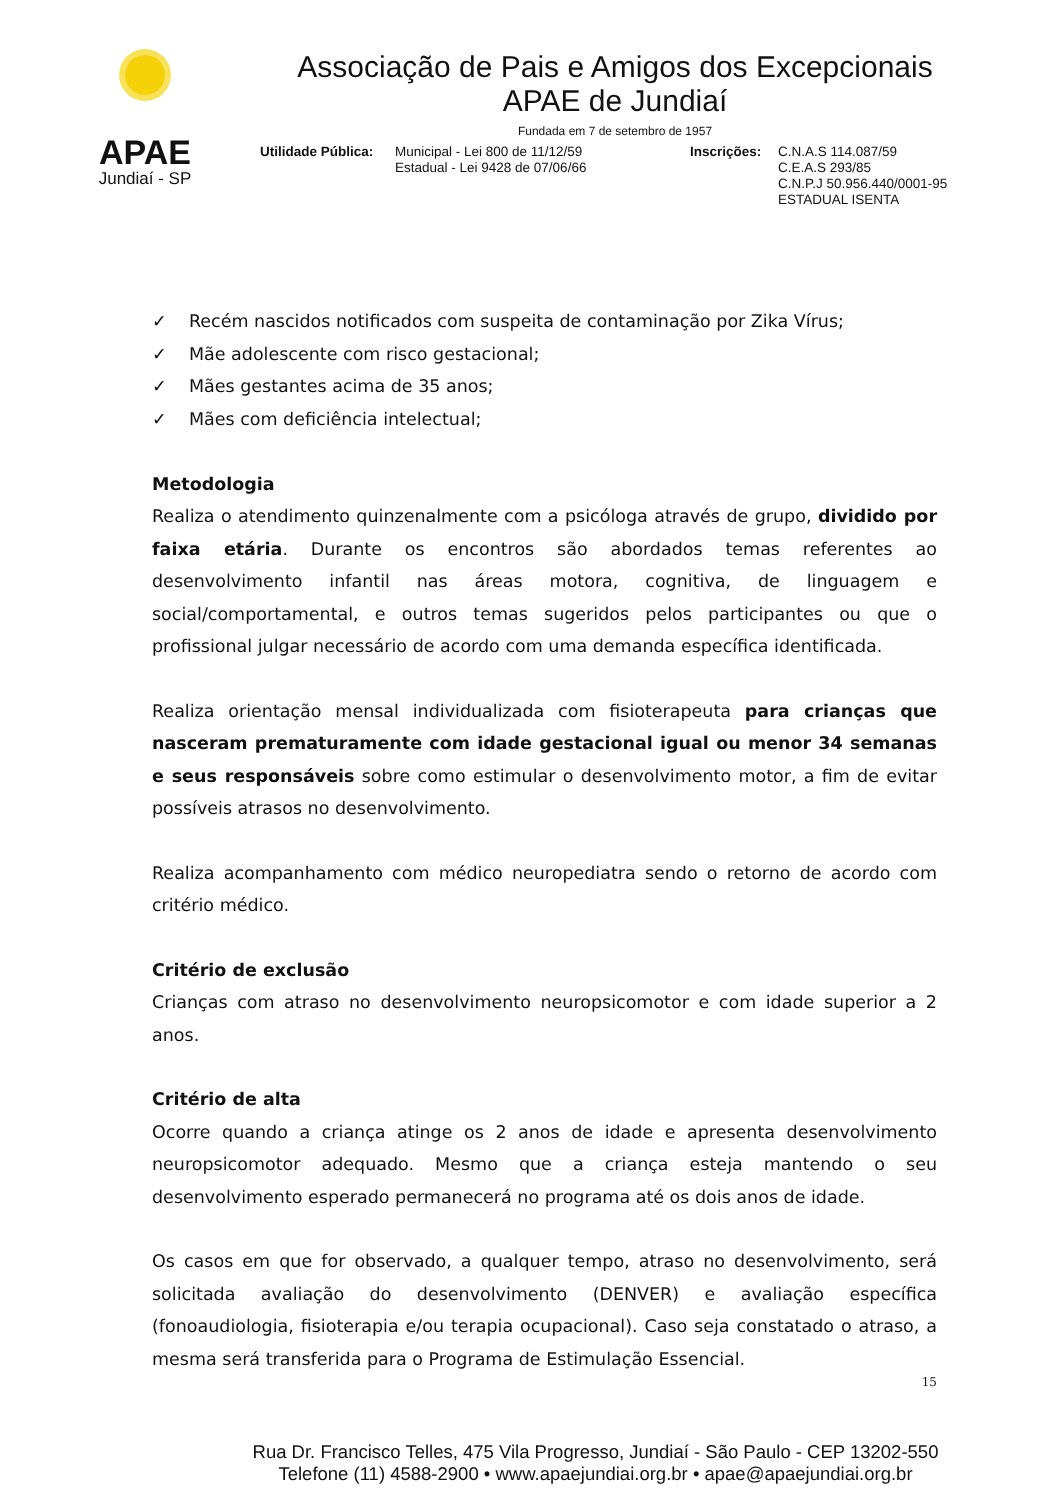APAE
Jundiaí - SP
Associação de Pais e Amigos dos Excepcionais
APAE de Jundiaí
Fundada em 7 de setembro de 1957
Utilidade Pública:
Municipal - Lei 800 de 11/12/59
Estadual - Lei 9428 de 07/06/66
Inscrições:
C.N.A.S 114.087/59
C.E.A.S 293/85
C.N.P.J 50.956.440/0001-95
ESTADUAL ISENTA
✓ Recém nascidos notificados com suspeita de contaminação por Zika Vírus;
✓ Mãe adolescente com risco gestacional;
✓ Mães gestantes acima de 35 anos;
✓ Mães com deficiência intelectual;
Metodologia
Realiza o atendimento quinzenalmente com a psicóloga através de grupo, dividido por faixa etária. Durante os encontros são abordados temas referentes ao desenvolvimento infantil nas áreas motora, cognitiva, de linguagem e social/comportamental, e outros temas sugeridos pelos participantes ou que o profissional julgar necessário de acordo com uma demanda específica identificada.
Realiza orientação mensal individualizada com fisioterapeuta para crianças que nasceram prematuramente com idade gestacional igual ou menor 34 semanas e seus responsáveis sobre como estimular o desenvolvimento motor, a fim de evitar possíveis atrasos no desenvolvimento.
Realiza acompanhamento com médico neuropediatra sendo o retorno de acordo com critério médico.
Critério de exclusão
Crianças com atraso no desenvolvimento neuropsicomotor e com idade superior a 2 anos.
Critério de alta
Ocorre quando a criança atinge os 2 anos de idade e apresenta desenvolvimento neuropsicomotor adequado. Mesmo que a criança esteja mantendo o seu desenvolvimento esperado permanecerá no programa até os dois anos de idade.
Os casos em que for observado, a qualquer tempo, atraso no desenvolvimento, será solicitada avaliação do desenvolvimento (DENVER) e avaliação específica (fonoaudiologia, fisioterapia e/ou terapia ocupacional). Caso seja constatado o atraso, a mesma será transferida para o Programa de Estimulação Essencial.
15
Rua Dr. Francisco Telles, 475 Vila Progresso, Jundiaí - São Paulo - CEP 13202-550
Telefone (11) 4588-2900 • www.apaejundiai.org.br • apae@apaejundiai.org.br